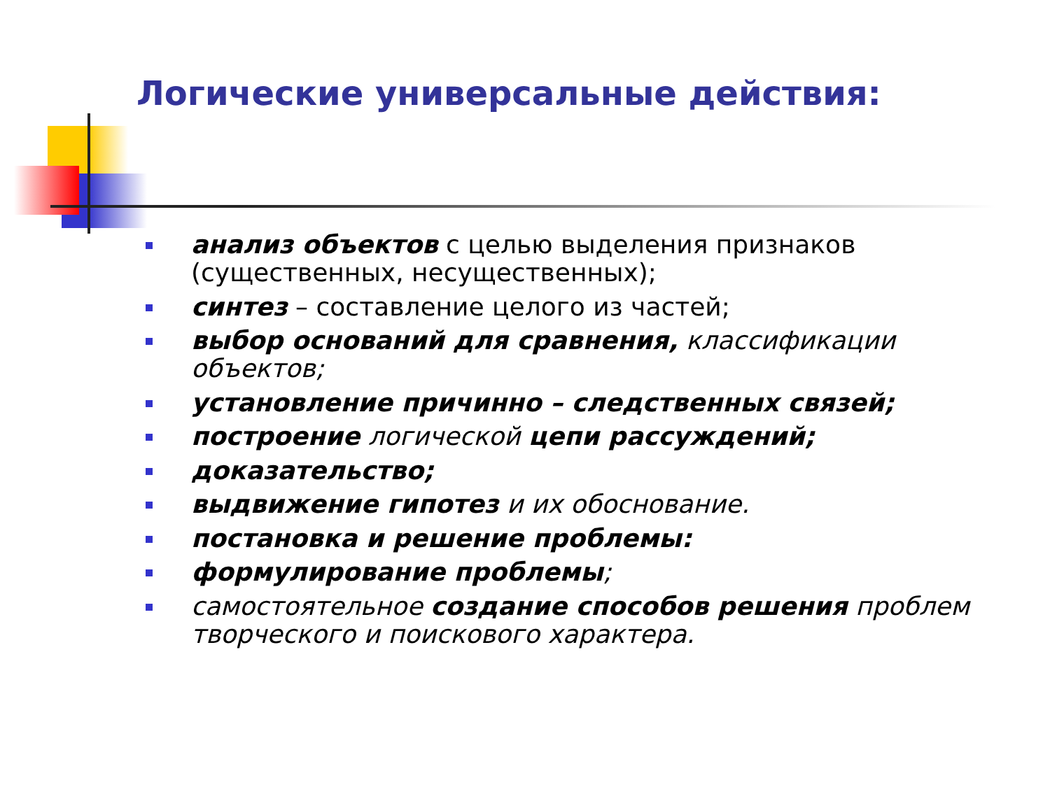Логические универсальные действия:
анализ объектов с целью выделения признаков (существенных, несущественных);
синтез – составление целого из частей;
выбор оснований для сравнения, классификации объектов;
установление причинно – следственных связей;
построение логической цепи рассуждений;
доказательство;
выдвижение гипотез и их обоснование.
постановка и решение проблемы:
формулирование проблемы;
самостоятельное создание способов решения проблем творческого и поискового характера.